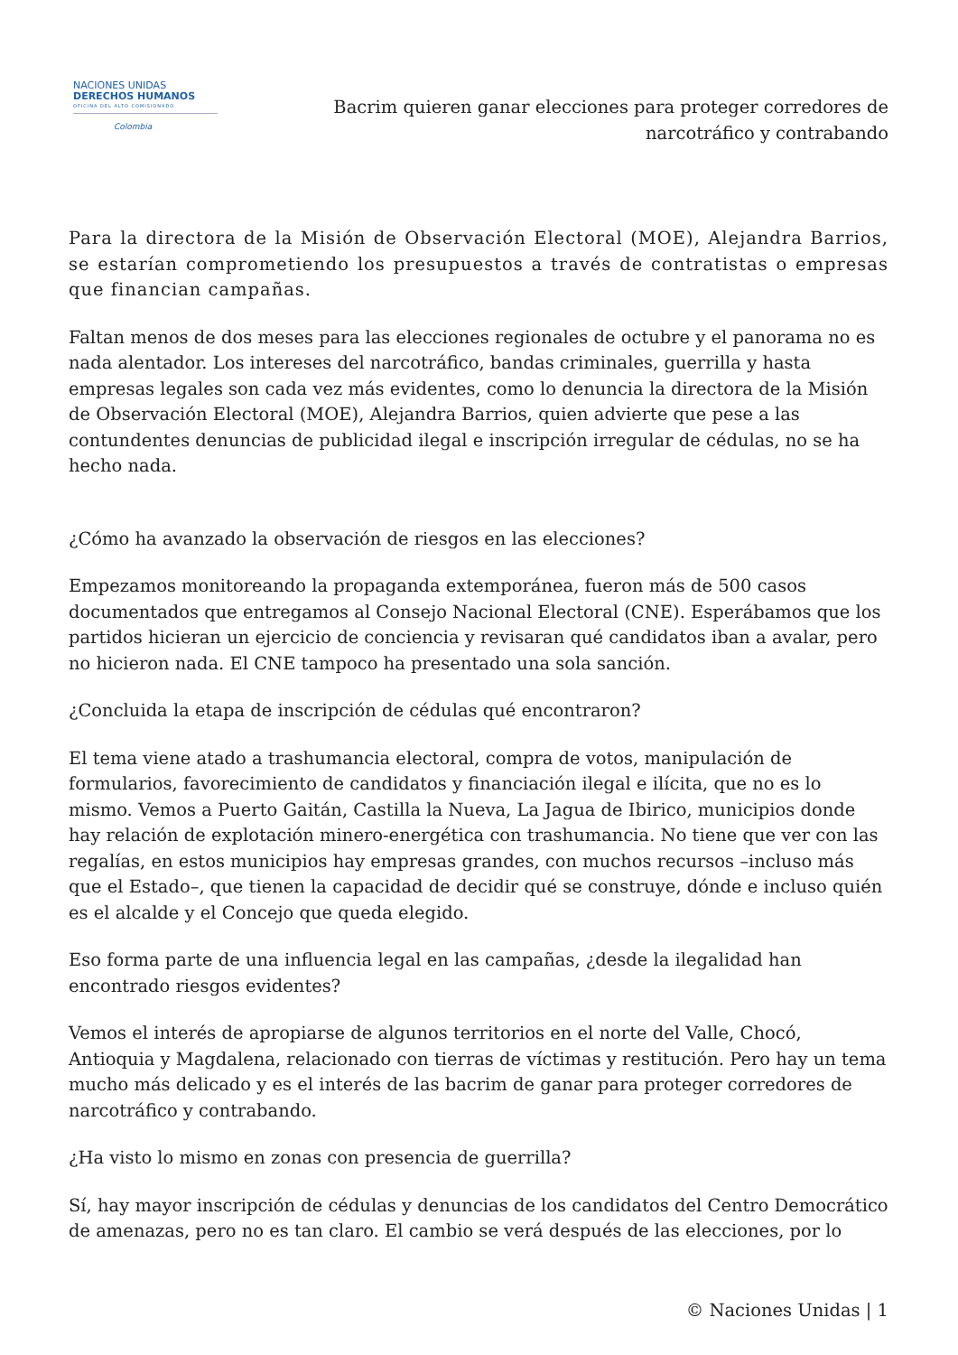NACIONES UNIDAS
DERECHOS HUMANOS
OFICINA DEL ALTO COMISIONADO
Colombia
Bacrim quieren ganar elecciones para proteger corredores de
narcotráfico y contrabando
Para la directora de la Misión de Observación Electoral (MOE), Alejandra Barrios, se estarían comprometiendo los presupuestos a través de contratistas o empresas que financian campañas.
Faltan menos de dos meses para las elecciones regionales de octubre y el panorama no es nada alentador. Los intereses del narcotráfico, bandas criminales, guerrilla y hasta empresas legales son cada vez más evidentes, como lo denuncia la directora de la Misión de Observación Electoral (MOE), Alejandra Barrios, quien advierte que pese a las contundentes denuncias de publicidad ilegal e inscripción irregular de cédulas, no se ha hecho nada.
¿Cómo ha avanzado la observación de riesgos en las elecciones?
Empezamos monitoreando la propaganda extemporánea, fueron más de 500 casos documentados que entregamos al Consejo Nacional Electoral (CNE). Esperábamos que los partidos hicieran un ejercicio de conciencia y revisaran qué candidatos iban a avalar, pero no hicieron nada. El CNE tampoco ha presentado una sola sanción.
¿Concluida la etapa de inscripción de cédulas qué encontraron?
El tema viene atado a trashumancia electoral, compra de votos, manipulación de formularios, favorecimiento de candidatos y financiación ilegal e ilícita, que no es lo mismo. Vemos a Puerto Gaitán, Castilla la Nueva, La Jagua de Ibirico, municipios donde hay relación de explotación minero-energética con trashumancia. No tiene que ver con las regalías, en estos municipios hay empresas grandes, con muchos recursos –incluso más que el Estado–, que tienen la capacidad de decidir qué se construye, dónde e incluso quién es el alcalde y el Concejo que queda elegido.
Eso forma parte de una influencia legal en las campañas, ¿desde la ilegalidad han encontrado riesgos evidentes?
Vemos el interés de apropiarse de algunos territorios en el norte del Valle, Chocó, Antioquia y Magdalena, relacionado con tierras de víctimas y restitución. Pero hay un tema mucho más delicado y es el interés de las bacrim de ganar para proteger corredores de narcotráfico y contrabando.
¿Ha visto lo mismo en zonas con presencia de guerrilla?
Sí, hay mayor inscripción de cédulas y denuncias de los candidatos del Centro Democrático de amenazas, pero no es tan claro. El cambio se verá después de las elecciones, por lo
© Naciones Unidas | 1